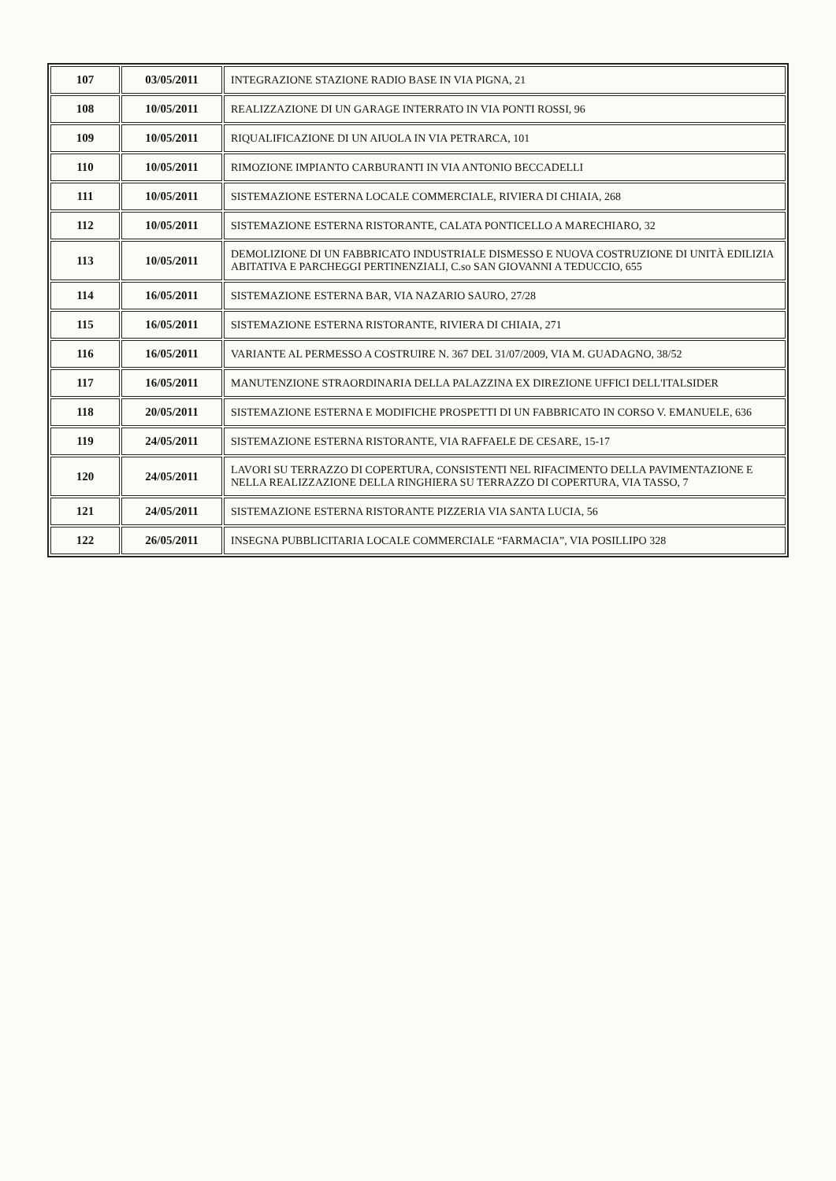| 107 | 03/05/2011 | INTEGRAZIONE STAZIONE RADIO BASE IN VIA PIGNA, 21 |
| 108 | 10/05/2011 | REALIZZAZIONE DI UN GARAGE INTERRATO IN VIA PONTI ROSSI, 96 |
| 109 | 10/05/2011 | RIQUALIFICAZIONE DI UN AIUOLA IN VIA PETRARCA, 101 |
| 110 | 10/05/2011 | RIMOZIONE IMPIANTO CARBURANTI IN VIA ANTONIO BECCADELLI |
| 111 | 10/05/2011 | SISTEMAZIONE ESTERNA LOCALE COMMERCIALE, RIVIERA DI CHIAIA, 268 |
| 112 | 10/05/2011 | SISTEMAZIONE ESTERNA RISTORANTE, CALATA PONTICELLO A MARECHIARO, 32 |
| 113 | 10/05/2011 | DEMOLIZIONE DI UN FABBRICATO INDUSTRIALE DISMESSO E NUOVA COSTRUZIONE DI UNITÀ EDILIZIA ABITATIVA E PARCHEGGI PERTINENZIALI, C.so SAN GIOVANNI A TEDUCCIO, 655 |
| 114 | 16/05/2011 | SISTEMAZIONE ESTERNA BAR, VIA NAZARIO SAURO, 27/28 |
| 115 | 16/05/2011 | SISTEMAZIONE ESTERNA RISTORANTE, RIVIERA DI CHIAIA, 271 |
| 116 | 16/05/2011 | VARIANTE AL PERMESSO A COSTRUIRE N. 367 DEL 31/07/2009, VIA M. GUADAGNO, 38/52 |
| 117 | 16/05/2011 | MANUTENZIONE STRAORDINARIA DELLA PALAZZINA EX DIREZIONE UFFICI DELL'ITALSIDER |
| 118 | 20/05/2011 | SISTEMAZIONE ESTERNA E MODIFICHE PROSPETTI DI UN FABBRICATO IN CORSO V. EMANUELE, 636 |
| 119 | 24/05/2011 | SISTEMAZIONE ESTERNA RISTORANTE, VIA RAFFAELE DE CESARE, 15-17 |
| 120 | 24/05/2011 | LAVORI SU TERRAZZO DI COPERTURA, CONSISTENTI NEL RIFACIMENTO DELLA PAVIMENTAZIONE E NELLA REALIZZAZIONE DELLA RINGHIERA SU TERRAZZO DI COPERTURA, VIA TASSO, 7 |
| 121 | 24/05/2011 | SISTEMAZIONE ESTERNA RISTORANTE PIZZERIA VIA SANTA LUCIA, 56 |
| 122 | 26/05/2011 | INSEGNA PUBBLICITARIA LOCALE COMMERCIALE “FARMACIA”, VIA POSILLIPO 328 |